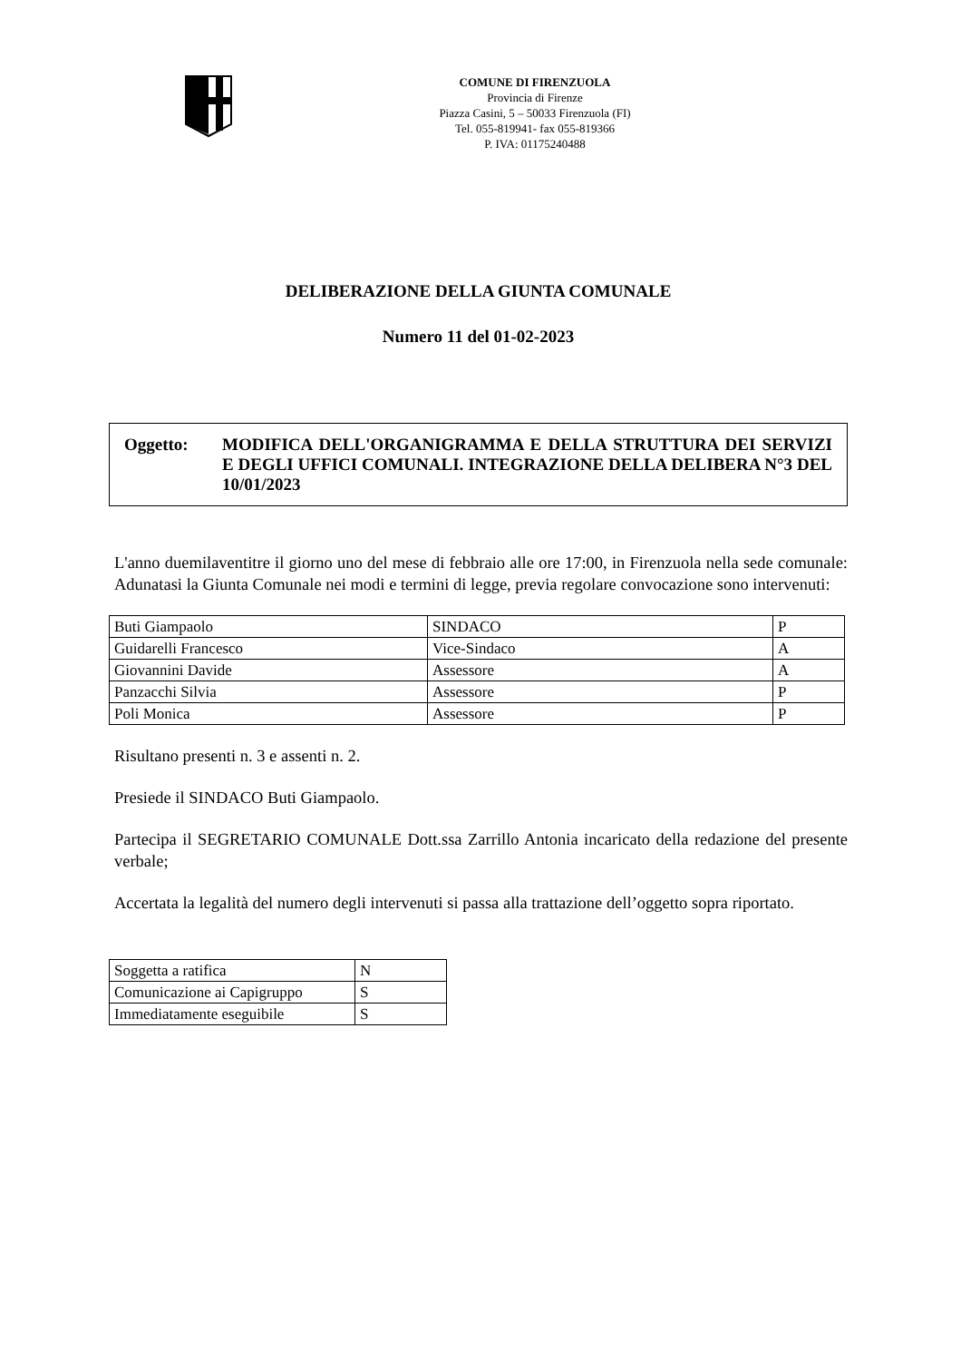COMUNE DI FIRENZUOLA
Provincia di Firenze
Piazza Casini, 5 – 50033 Firenzuola (FI)
Tel. 055-819941- fax 055-819366
P. IVA: 01175240488
DELIBERAZIONE DELLA GIUNTA COMUNALE
Numero 11 del 01-02-2023
Oggetto: MODIFICA DELL'ORGANIGRAMMA E DELLA STRUTTURA DEI SERVIZI E DEGLI UFFICI COMUNALI. INTEGRAZIONE DELLA DELIBERA N°3 DEL 10/01/2023
L'anno duemilaventitre il giorno uno del mese di febbraio alle ore 17:00, in Firenzuola nella sede comunale: Adunatasi la Giunta Comunale nei modi e termini di legge, previa regolare convocazione sono intervenuti:
| Buti Giampaolo | SINDACO | P |
| Guidarelli Francesco | Vice-Sindaco | A |
| Giovannini Davide | Assessore | A |
| Panzacchi Silvia | Assessore | P |
| Poli Monica | Assessore | P |
Risultano presenti n. 3 e assenti n. 2.
Presiede il SINDACO Buti Giampaolo.
Partecipa il SEGRETARIO COMUNALE Dott.ssa Zarrillo Antonia incaricato della redazione del presente verbale;
Accertata la legalità del numero degli intervenuti si passa alla trattazione dell’oggetto sopra riportato.
| Soggetta a ratifica | N |
| Comunicazione ai Capigruppo | S |
| Immediatamente eseguibile | S |